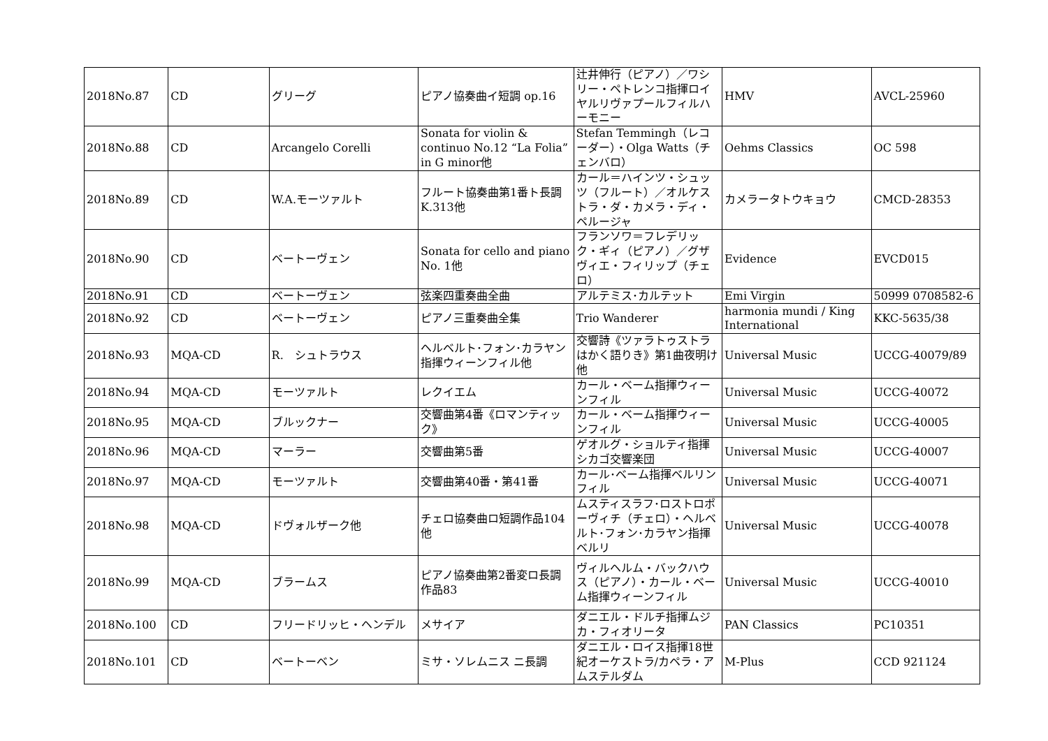| 2018No.87 | CD | グリーグ | ピアノ協奏曲イ短調 op.16 | 辻井伸行（ピアノ）／ワシリー・ペトレンコ指揮ロイヤルリヴァプールフィルハーモニー | HMV | AVCL-25960 |
| 2018No.88 | CD | Arcangelo Corelli | Sonata for violin & continuo No.12 “La Folia” in G minor他 | Stefan Temmingh（レコーダー）・Olga Watts（チェンバロ） | Oehms Classics | OC 598 |
| 2018No.89 | CD | W.A.モーツァルト | フルート協奏曲第1番ト長調K.313他 | カール＝ハインツ・シュッツ（フルート）／オルケストラ・ダ・カメラ・ディ・ペルージャ | カメラータトウキョウ | CMCD-28353 |
| 2018No.90 | CD | ベートーヴェン | Sonata for cello and piano No. 1他 | フランソワ＝フレデリック・ギィ（ピアノ）／グザヴィエ・フィリップ（チェロ） | Evidence | EVCD015 |
| 2018No.91 | CD | ベートーヴェン | 弦楽四重奏曲全曲 | アルテミス･カルテット | Emi Virgin | 50999 0708582-6 |
| 2018No.92 | CD | ベートーヴェン | ピアノ三重奏曲全集 | Trio Wanderer | harmonia mundi / King International | KKC-5635/38 |
| 2018No.93 | MQA-CD | R. シュトラウス | ヘルベルト･フォン･カラヤン指揮ウィーンフィル他 | 交響詩《ツァラトゥストラはかく語りき》第1曲夜明け他 | Universal Music | UCCG-40079/89 |
| 2018No.94 | MQA-CD | モーツァルト | レクイエム | カール・ベーム指揮ウィーンフィル | Universal Music | UCCG-40072 |
| 2018No.95 | MQA-CD | ブルックナー | 交響曲第4番《ロマンティック》 | カール・ベーム指揮ウィーンフィル | Universal Music | UCCG-40005 |
| 2018No.96 | MQA-CD | マーラー | 交響曲第5番 | ゲオルグ・ショルティ指揮シカゴ交響楽団 | Universal Music | UCCG-40007 |
| 2018No.97 | MQA-CD | モーツァルト | 交響曲第40番・第41番 | カール･ベーム指揮ベルリンフィル | Universal Music | UCCG-40071 |
| 2018No.98 | MQA-CD | ドヴォルザーク他 | チェロ協奏曲ロ短調作品104他 | ムスティスラフ･ロストロポーヴィチ（チェロ）・ヘルベルト･フォン･カラヤン指揮ベルリ | Universal Music | UCCG-40078 |
| 2018No.99 | MQA-CD | ブラームス | ピアノ協奏曲第2番変ロ長調作品83 | ヴィルヘルム・バックハウス（ピアノ）・カール・ベーム指揮ウィーンフィル | Universal Music | UCCG-40010 |
| 2018No.100 | CD | フリードリッヒ・ヘンデル | メサイア | ダニエル・ドルチ指揮ムジカ・フィオリータ | PAN Classics | PC10351 |
| 2018No.101 | CD | ベートーベン | ミサ・ソレムニス ニ長調 | ダニエル・ロイス指揮18世紀オーケストラ/カペラ・アムステルダム | M-Plus | CCD 921124 |